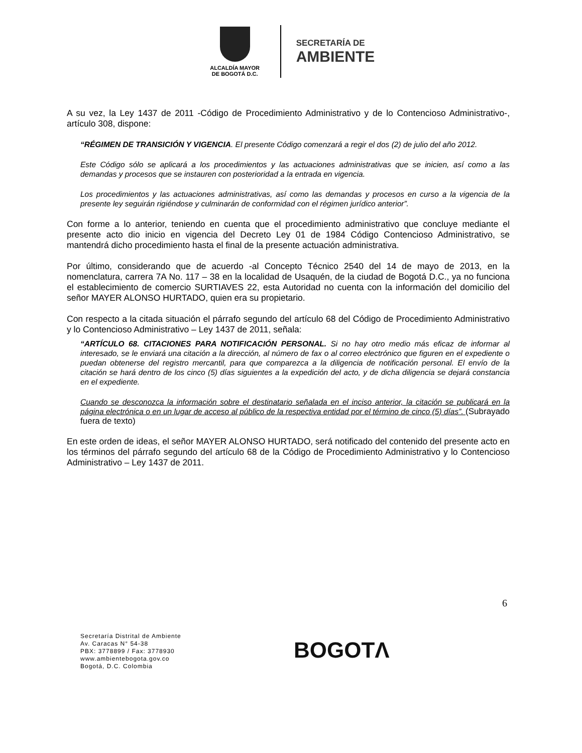ALCALDÍA MAYOR
DE BOGOTÁ D.C.
SECRETARÍA DE
AMBIENTE
A su vez, la Ley 1437 de 2011 -Código de Procedimiento Administrativo y de lo Contencioso Administrativo-, artículo 308, dispone:
“RÉGIMEN DE TRANSICIÓN Y VIGENCIA. El presente Código comenzará a regir el dos (2) de julio del año 2012.
Este Código sólo se aplicará a los procedimientos y las actuaciones administrativas que se inicien, así como a las demandas y procesos que se instauren con posterioridad a la entrada en vigencia.
Los procedimientos y las actuaciones administrativas, así como las demandas y procesos en curso a la vigencia de la presente ley seguirán rigiéndose y culminarán de conformidad con el régimen jurídico anterior”.
Con forme a lo anterior, teniendo en cuenta que el procedimiento administrativo que concluye mediante el presente acto dio inicio en vigencia del Decreto Ley 01 de 1984 Código Contencioso Administrativo, se mantendrá dicho procedimiento hasta el final de la presente actuación administrativa.
Por último, considerando que de acuerdo -al Concepto Técnico 2540 del 14 de mayo de 2013, en la nomenclatura, carrera 7A No. 117 – 38 en la localidad de Usaquén, de la ciudad de Bogotá D.C., ya no funciona el establecimiento de comercio SURTIAVES 22, esta Autoridad no cuenta con la información del domicilio del señor MAYER ALONSO HURTADO, quien era su propietario.
Con respecto a la citada situación el párrafo segundo del artículo 68 del Código de Procedimiento Administrativo y lo Contencioso Administrativo – Ley 1437 de 2011, señala:
“ARTÍCULO 68. CITACIONES PARA NOTIFICACIÓN PERSONAL. Si no hay otro medio más eficaz de informar al interesado, se le enviará una citación a la dirección, al número de fax o al correo electrónico que figuren en el expediente o puedan obtenerse del registro mercantil, para que comparezca a la diligencia de notificación personal. El envío de la citación se hará dentro de los cinco (5) días siguientes a la expedición del acto, y de dicha diligencia se dejará constancia en el expediente.
Cuando se desconozca la información sobre el destinatario señalada en el inciso anterior, la citación se publicará en la página electrónica o en un lugar de acceso al público de la respectiva entidad por el término de cinco (5) días”. (Subrayado fuera de texto)
En este orden de ideas, el señor MAYER ALONSO HURTADO, será notificado del contenido del presente acto en los términos del párrafo segundo del artículo 68 de la Código de Procedimiento Administrativo y lo Contencioso Administrativo – Ley 1437 de 2011.
6
Secretaría Distrital de Ambiente
Av. Caracas N° 54-38
PBX: 3778899 / Fax: 3778930
www.ambientebogota.gov.co
Bogotá, D.C. Colombia
BOGOTΛ